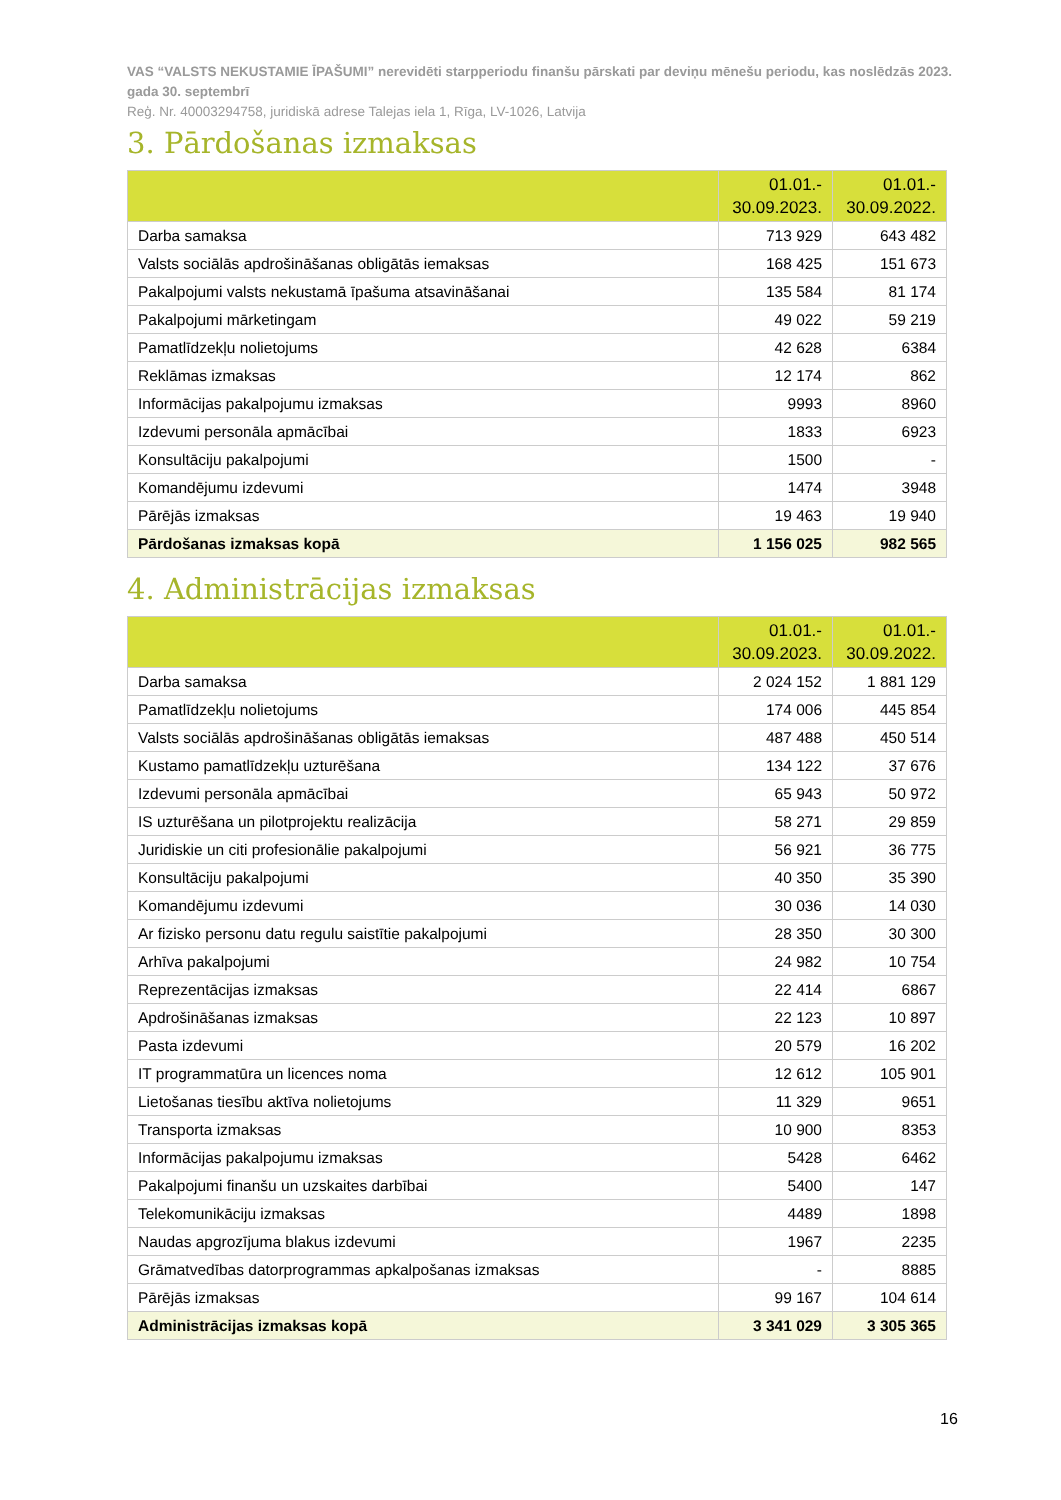VAS “VALSTS NEKUSTAMIE ĪPAŠUMI” nerevidēti starpperiodu finanšu pārskati par deviņu mēnešu periodu, kas noslēdzās 2023. gada 30. septembrī
Reģ. Nr. 40003294758, juridiskā adrese Talejas iela 1, Rīga, LV-1026, Latvija
3. Pārdošanas izmaksas
| | 01.01.- 30.09.2023. | 01.01.- 30.09.2022. |
| --- | --- | --- |
| Darba samaksa | 713 929 | 643 482 |
| Valsts sociālās apdrošināšanas obligātās iemaksas | 168 425 | 151 673 |
| Pakalpojumi valsts nekustamā īpašuma atsavināšanai | 135 584 | 81 174 |
| Pakalpojumi mārketingam | 49 022 | 59 219 |
| Pamatlīdzekļu nolietojums | 42 628 | 6384 |
| Reklāmas izmaksas | 12 174 | 862 |
| Informācijas pakalpojumu izmaksas | 9993 | 8960 |
| Izdevumi personāla apmācībai | 1833 | 6923 |
| Konsultāciju pakalpojumi | 1500 | - |
| Komandējumu izdevumi | 1474 | 3948 |
| Pārējās izmaksas | 19 463 | 19 940 |
| Pārdošanas izmaksas kopā | 1 156 025 | 982 565 |
4. Administrācijas izmaksas
| | 01.01.- 30.09.2023. | 01.01.- 30.09.2022. |
| --- | --- | --- |
| Darba samaksa | 2 024 152 | 1 881 129 |
| Pamatlīdzekļu nolietojums | 174 006 | 445 854 |
| Valsts sociālās apdrošināšanas obligātās iemaksas | 487 488 | 450 514 |
| Kustamo pamatlīdzekļu uzturēšana | 134 122 | 37 676 |
| Izdevumi personāla apmācībai | 65 943 | 50 972 |
| IS uzturēšana un pilotprojektu realizācija | 58 271 | 29 859 |
| Juridiskie un citi profesionālie pakalpojumi | 56 921 | 36 775 |
| Konsultāciju pakalpojumi | 40 350 | 35 390 |
| Komandējumu izdevumi | 30 036 | 14 030 |
| Ar fizisko personu datu regulu saistītie pakalpojumi | 28 350 | 30 300 |
| Arhīva pakalpojumi | 24 982 | 10 754 |
| Reprezentācijas izmaksas | 22 414 | 6867 |
| Apdrošināšanas izmaksas | 22 123 | 10 897 |
| Pasta izdevumi | 20 579 | 16 202 |
| IT programmatūra un licences noma | 12 612 | 105 901 |
| Lietošanas tiesību aktīva nolietojums | 11 329 | 9651 |
| Transporta izmaksas | 10 900 | 8353 |
| Informācijas pakalpojumu izmaksas | 5428 | 6462 |
| Pakalpojumi finanšu un uzskaites darbībai | 5400 | 147 |
| Telekomunikāciju izmaksas | 4489 | 1898 |
| Naudas apgrozījuma blakus izdevumi | 1967 | 2235 |
| Grāmatvedības datorprogrammas apkalpošanas izmaksas | - | 8885 |
| Pārējās izmaksas | 99 167 | 104 614 |
| Administrācijas izmaksas kopā | 3 341 029 | 3 305 365 |
16